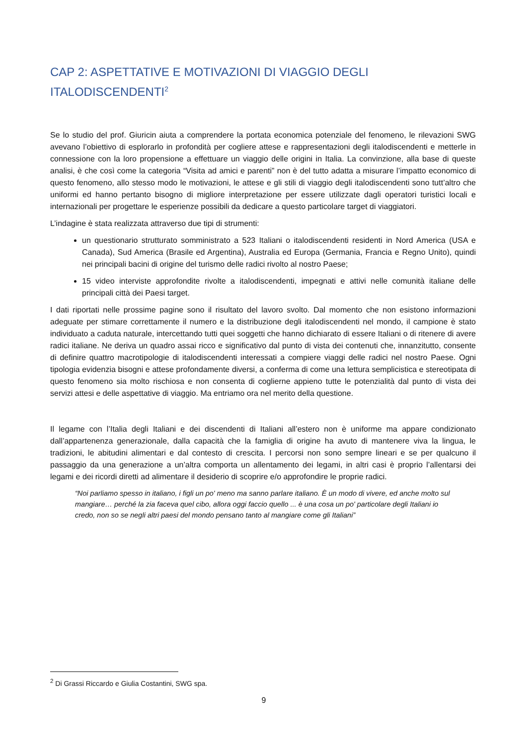CAP 2: ASPETTATIVE E MOTIVAZIONI DI VIAGGIO DEGLI ITALODISCENDENTI<sup>2</sup>
Se lo studio del prof. Giuricin aiuta a comprendere la portata economica potenziale del fenomeno, le rilevazioni SWG avevano l’obiettivo di esplorarlo in profondità per cogliere attese e rappresentazioni degli italodiscendenti e metterle in connessione con la loro propensione a effettuare un viaggio delle origini in Italia. La convinzione, alla base di queste analisi, è che così come la categoria “Visita ad amici e parenti” non è del tutto adatta a misurare l’impatto economico di questo fenomeno, allo stesso modo le motivazioni, le attese e gli stili di viaggio degli italodiscendenti sono tutt’altro che uniformi ed hanno pertanto bisogno di migliore interpretazione per essere utilizzate dagli operatori turistici locali e internazionali per progettare le esperienze possibili da dedicare a questo particolare target di viaggiatori.
L’indagine è stata realizzata attraverso due tipi di strumenti:
un questionario strutturato somministrato a 523 Italiani o italodiscendenti residenti in Nord America (USA e Canada), Sud America (Brasile ed Argentina), Australia ed Europa (Germania, Francia e Regno Unito), quindi nei principali bacini di origine del turismo delle radici rivolto al nostro Paese;
15 video interviste approfondite rivolte a italodiscendenti, impegnati e attivi nelle comunità italiane delle principali città dei Paesi target.
I dati riportati nelle prossime pagine sono il risultato del lavoro svolto. Dal momento che non esistono informazioni adeguate per stimare correttamente il numero e la distribuzione degli italodiscendenti nel mondo, il campione è stato individuato a caduta naturale, intercettando tutti quei soggetti che hanno dichiarato di essere Italiani o di ritenere di avere radici italiane. Ne deriva un quadro assai ricco e significativo dal punto di vista dei contenuti che, innanzitutto, consente di definire quattro macrotipologie di italodiscendenti interessati a compiere viaggi delle radici nel nostro Paese. Ogni tipologia evidenzia bisogni e attese profondamente diversi, a conferma di come una lettura semplicistica e stereotipata di questo fenomeno sia molto rischiosa e non consenta di coglierne appieno tutte le potenzialità dal punto di vista dei servizi attesi e delle aspettative di viaggio. Ma entriamo ora nel merito della questione.
Il legame con l’Italia degli Italiani e dei discendenti di Italiani all’estero non è uniforme ma appare condizionato dall’appartenenza generazionale, dalla capacità che la famiglia di origine ha avuto di mantenere viva la lingua, le tradizioni, le abitudini alimentari e dal contesto di crescita. I percorsi non sono sempre lineari e se per qualcuno il passaggio da una generazione a un’altra comporta un allentamento dei legami, in altri casi è proprio l’allentarsi dei legami e dei ricordi diretti ad alimentare il desiderio di scoprire e/o approfondire le proprie radici.
“Noi parliamo spesso in italiano, i figli un po' meno ma sanno parlare italiano. È un modo di vivere, ed anche molto sul mangiare… perché la zia faceva quel cibo, allora oggi faccio quello ... è una cosa un po' particolare degli Italiani io credo, non so se negli altri paesi del mondo pensano tanto al mangiare come gli Italiani”
<sup>2</sup> Di Grassi Riccardo e Giulia Costantini, SWG spa.
9